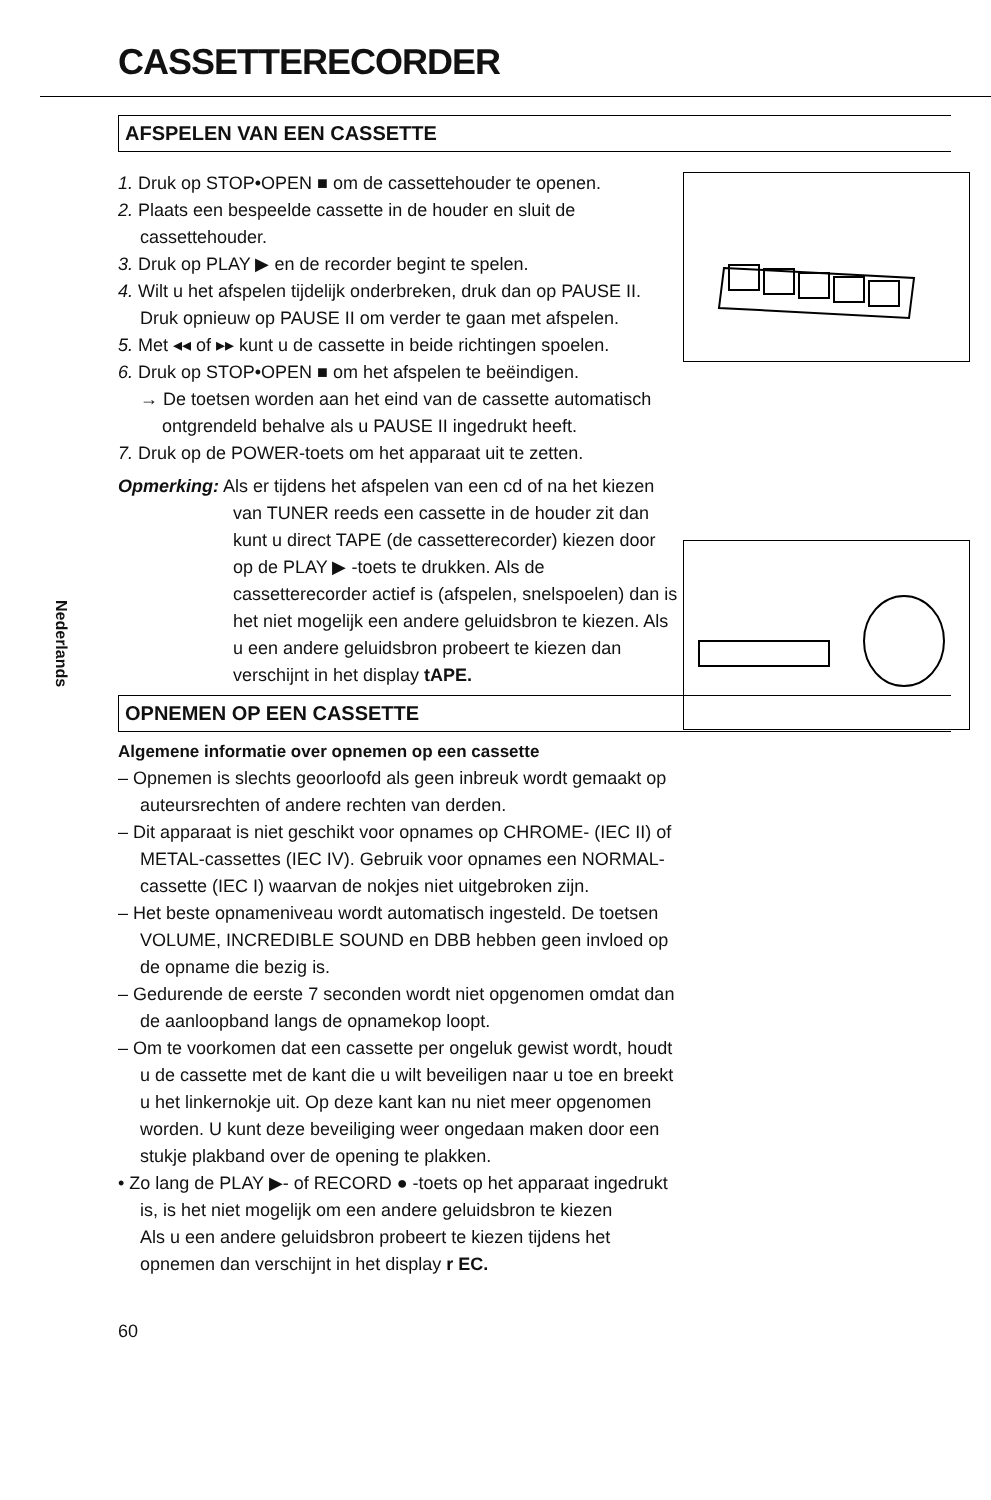CASSETTERECORDER
Nederlands
AFSPELEN VAN EEN CASSETTE
1. Druk op STOP•OPEN ■ om de cassettehouder te openen.
2. Plaats een bespeelde cassette in de houder en sluit de cassettehouder.
3. Druk op PLAY ▶ en de recorder begint te spelen.
4. Wilt u het afspelen tijdelijk onderbreken, druk dan op PAUSE II. Druk opnieuw op PAUSE II om verder te gaan met afspelen.
5. Met ◂◂ of ▸▸ kunt u de cassette in beide richtingen spoelen.
6. Druk op STOP•OPEN ■ om het afspelen te beëindigen.
→ De toetsen worden aan het eind van de cassette automatisch ontgrendeld behalve als u PAUSE II ingedrukt heeft.
7. Druk op de POWER-toets om het apparaat uit te zetten.
Opmerking: Als er tijdens het afspelen van een cd of na het kiezen van TUNER reeds een cassette in de houder zit dan kunt u direct TAPE (de cassetterecorder) kiezen door op de PLAY ▶ -toets te drukken. Als de cassetterecorder actief is (afspelen, snelspoelen) dan is het niet mogelijk een andere geluidsbron te kiezen. Als u een andere geluidsbron probeert te kiezen dan verschijnt in het display tAPE.
OPNEMEN OP EEN CASSETTE
Algemene informatie over opnemen op een cassette
– Opnemen is slechts geoorloofd als geen inbreuk wordt gemaakt op auteursrechten of andere rechten van derden.
– Dit apparaat is niet geschikt voor opnames op CHROME- (IEC II) of METAL-cassettes (IEC IV). Gebruik voor opnames een NORMAL-cassette (IEC I) waarvan de nokjes niet uitgebroken zijn.
– Het beste opnameniveau wordt automatisch ingesteld. De toetsen VOLUME, INCREDIBLE SOUND en DBB hebben geen invloed op de opname die bezig is.
– Gedurende de eerste 7 seconden wordt niet opgenomen omdat dan de aanloopband langs de opnamekop loopt.
– Om te voorkomen dat een cassette per ongeluk gewist wordt, houdt u de cassette met de kant die u wilt beveiligen naar u toe en breekt u het linkernokje uit. Op deze kant kan nu niet meer opgenomen worden. U kunt deze beveiliging weer ongedaan maken door een stukje plakband over de opening te plakken.
• Zo lang de PLAY ▶- of RECORD ● -toets op het apparaat ingedrukt is, is het niet mogelijk om een andere geluidsbron te kiezen
Als u een andere geluidsbron probeert te kiezen tijdens het opnemen dan verschijnt in het display r EC.
60